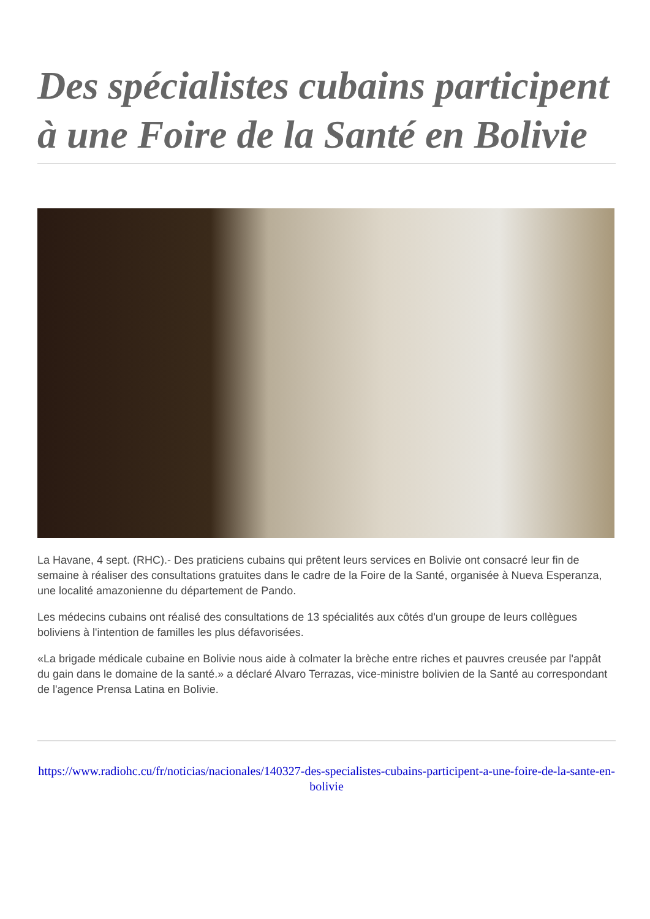Des spécialistes cubains participent à une Foire de la Santé en Bolivie
La Havane, 4 sept. (RHC).- Des praticiens cubains qui prêtent leurs services en Bolivie ont consacré leur fin de semaine à réaliser des consultations gratuites dans le cadre de la Foire de la Santé, organisée à Nueva Esperanza, une localité amazonienne du département de Pando.
Les médecins cubains ont réalisé des consultations de 13 spécialités aux côtés d'un groupe de leurs collègues boliviens à l'intention de familles les plus défavorisées.
«La brigade médicale cubaine en Bolivie nous aide à colmater la brèche entre riches et pauvres creusée par l'appât du gain dans le domaine de la santé.» a déclaré Alvaro Terrazas, vice-ministre bolivien de la Santé au correspondant de l'agence Prensa Latina en Bolivie.
https://www.radiohc.cu/fr/noticias/nacionales/140327-des-specialistes-cubains-participent-a-une-foire-de-la-sante-en-bolivie